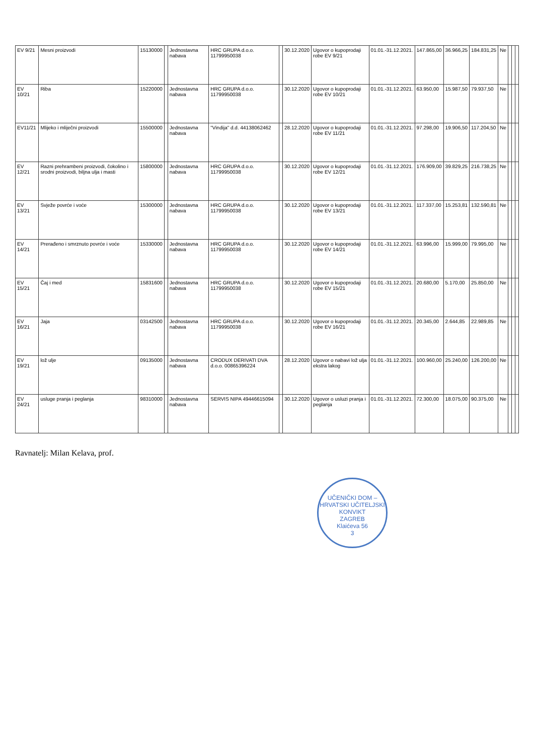| EV 9/21 | Mesni proizvodi | 15130000 | | Jednostavna nabava | HRC GRUPA d.o.o. 11799950038 | | 30.12.2020 | Ugovor o kupoprodaji robe EV 9/21 | 01.01.-31.12.2021. | 147.865,00 | 36.966,25 | 184.831,25 | Ne | | | |
| EV 10/21 | Riba | 15220000 | | Jednostavna nabava | HRC GRUPA d.o.o. 11799950038 | | 30.12.2020 | Ugovor o kupoprodaji robe EV 10/21 | 01.01.-31.12.2021. | 63.950,00 | 15.987,50 | 79.937,50 | Ne | | | |
| EV11/21 | Mlijeko i mliječni proizvodi | 15500000 | | Jednostavna nabava | "Vindija" d.d. 44138062462 | | 28.12.2020 | Ugovor o kupoprodaji robe EV 11/21 | 01.01.-31.12.2021. | 97.298,00 | 19.906,50 | 117.204,50 | Ne | | | |
| EV 12/21 | Razni prehrambeni proizvodi, čokolino i srodni proizvodi, biljna ulja i masti | 15800000 | | Jednostavna nabava | HRC GRUPA d.o.o. 11799950038 | | 30.12.2020 | Ugovor o kupoprodaji robe EV 12/21 | 01.01.-31.12.2021. | 176.909,00 | 39.829,25 | 216.738,25 | Ne | | | |
| EV 13/21 | Svježe povrće i voće | 15300000 | | Jednostavna nabava | HRC GRUPA d.o.o. 11799950038 | | 30.12.2020 | Ugovor o kupoprodaji robe EV 13/21 | 01.01.-31.12.2021. | 117.337,00 | 15.253,81 | 132.590,81 | Ne | | | |
| EV 14/21 | Prerađeno i smrznuto povrće i voće | 15330000 | | Jednostavna nabava | HRC GRUPA d.o.o. 11799950038 | | 30.12.2020 | Ugovor o kupoprodaji robe EV 14/21 | 01.01.-31.12.2021. | 63.996,00 | 15.999,00 | 79.995,00 | Ne | | | |
| EV 15/21 | Čaj i med | 15831600 | | Jednostavna nabava | HRC GRUPA d.o.o. 11799950038 | | 30.12.2020 | Ugovor o kupoprodaji robe EV 15/21 | 01.01.-31.12.2021. | 20.680,00 | 5.170,00 | 25.850,00 | Ne | | | |
| EV 16/21 | Jaja | 03142500 | | Jednostavna nabava | HRC GRUPA d.o.o. 11799950038 | | 30.12.2020 | Ugovor o kupoprodaji robe EV 16/21 | 01.01.-31.12.2021. | 20.345,00 | 2.644,85 | 22.989,85 | Ne | | | |
| EV 19/21 | lož ulje | 09135000 | | Jednostavna nabava | CRODUX DERIVATI DVA d.o.o. 00865396224 | | 28.12.2020 | Ugovor o nabavi lož ulja ekstra lakog | 01.01.-31.12.2021. | 100.960,00 | 25.240,00 | 126.200,00 | Ne | | | |
| EV 24/21 | usluge pranja i peglanja | 98310000 | | Jednostavna nabava | SERVIS NIPA 49446615094 | | 30.12.2020 | Ugovor o usluzi pranja i peglanja | 01.01.-31.12.2021. | 72.300,00 | 18.075,00 | 90.375,00 | Ne | | | |
Ravnatelj: Milan Kelava, prof.
UČENIČKI DOM – HRVATSKI UČITELJSKI KONVIKT
ZAGREB
Klaićeva 56
3